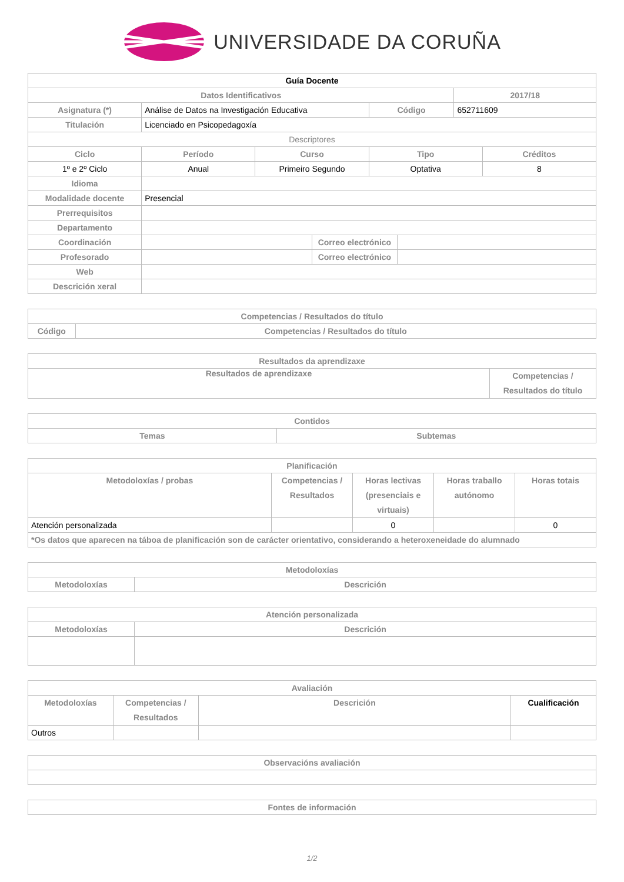UNIVERSIDADE DA CORUÑA
| Guía Docente | | | | | | | |
| --- | --- | --- | --- | --- | --- | --- | --- |
| Datos Identificativos | | | | | | 2017/18 | |
| Asignatura (*) | Análise de Datos na Investigación Educativa | | | Código | | 652711609 | |
| Titulación | Licenciado en Psicopedagoxía | | | | | | |
| Descriptores | | | | | | | |
| Ciclo | Período | Curso | | Tipo | | | Créditos |
| 1º e 2º Ciclo | Anual | Primeiro Segundo | | Optativa | | | 8 |
| Idioma | | | | | | | |
| Modalidade docente | Presencial | | | | | | |
| Prerrequisitos | | | | | | | |
| Departamento | | | | | | | |
| Coordinación | | | Correo electrónico | | | | |
| Profesorado | | | Correo electrónico | | | | |
| Web | | | | | | | |
| Descrición xeral | | | | | | | |
| Competencias / Resultados do título | |
| --- | --- |
| Código | Competencias / Resultados do título |
| Resultados da aprendizaxe | |
| --- | --- |
| Resultados de aprendizaxe | Competencias / Resultados do título |
| Contidos | |
| --- | --- |
| Temas | Subtemas |
| Planificación | | | | |
| --- | --- | --- | --- | --- |
| Metodoloxías / probas | Competencias / Resultados | Horas lectivas (presenciais e virtuais) | Horas traballo autónomo | Horas totais |
| Atención personalizada | | 0 | | 0 |
| *Os datos que aparecen na táboa de planificación son de carácter orientativo, considerando a heteroxeneidade do alumnado | | | | |
| Metodoloxías | |
| --- | --- |
| Metodoloxías | Descrición |
| Atención personalizada | |
| --- | --- |
| Metodoloxías | Descrición |
| Avaliación | | | |
| --- | --- | --- | --- |
| Metodoloxías | Competencias / Resultados | Descrición | Cualificación |
| Outros | | | |
| Observacións avaliación |
| --- |
| Fontes de información |
| --- |
1/2